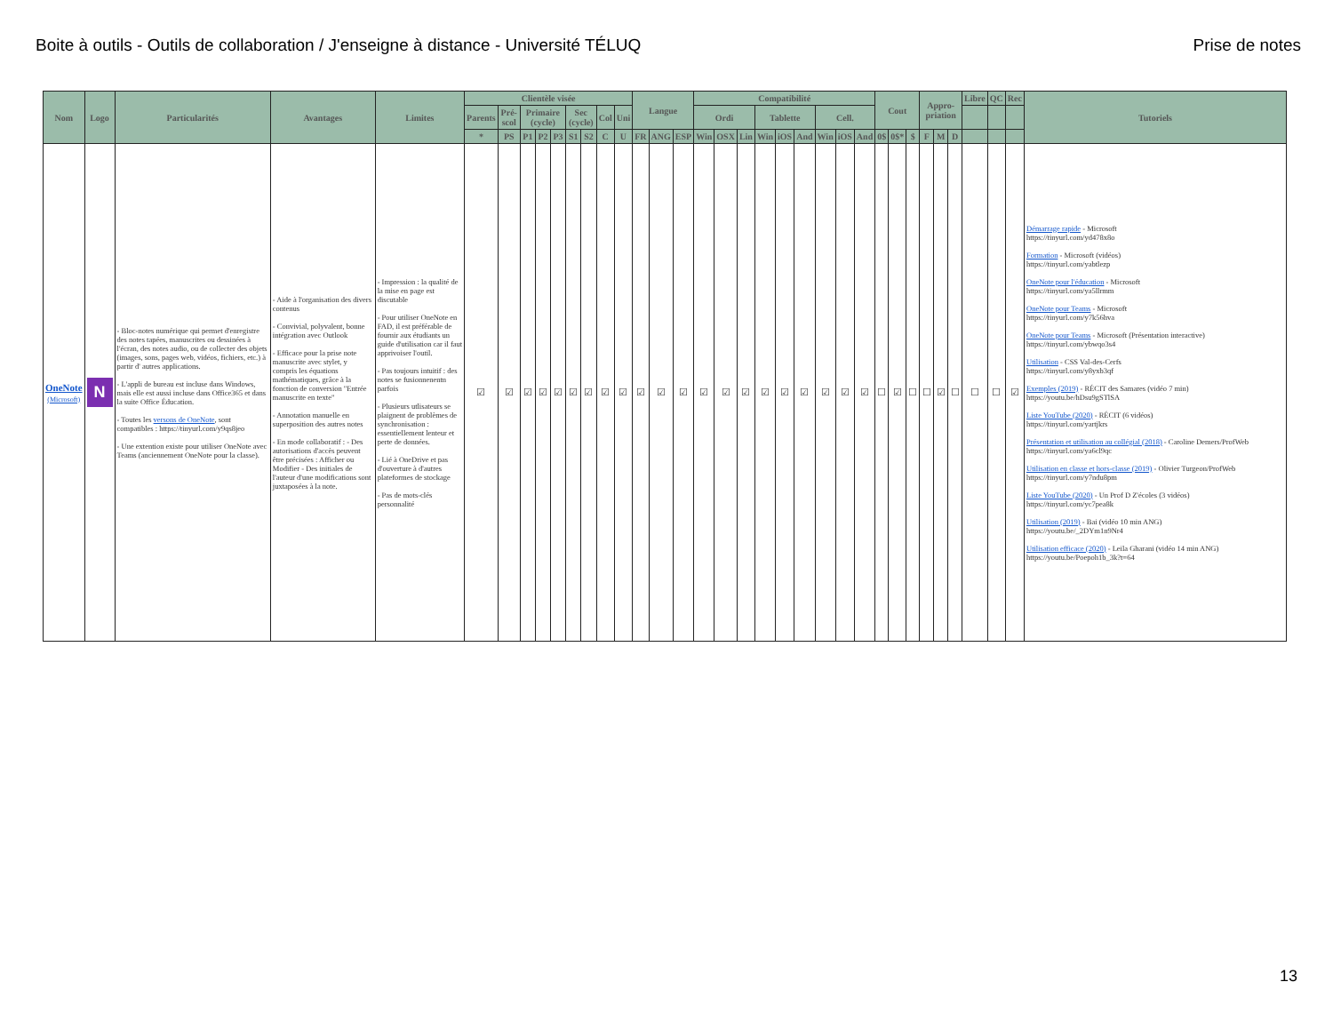Boite à outils - Outils de collaboration / J'enseigne à distance - Université TÉLUQ
Prise de notes
| Nom | Logo | Particularités | Avantages | Limites | Clientèle visée | | | | | | | | | Langue | | | Compatibilité | | | | | | | | | Cout | | | Appro-priation | | | Libre | QC | Rec | Tutoriels |
| --- | --- | --- | --- | --- | --- | --- | --- | --- | --- | --- | --- | --- | --- | --- | --- | --- | --- | --- | --- | --- | --- | --- | --- | --- | --- | --- | --- | --- | --- | --- | --- | --- | --- | --- | --- |
| | | | | | Parents | Pré-scol | Primaire (cycle) | | | Sec (cycle) | | Col | Uni | | | | Ordi | | | Tablette | | | Cell. | | | | | | | | | | | | |
| | | | | | * | PS | P1 | P2 | P3 | S1 | S2 | C | U | FR | ANG | ESP | Win | OSX | Lin | Win | iOS | And | Win | iOS | And | 0$ | 0$* | $ | F | M | D | | | | |
| OneNote (Microsoft) | N | - Bloc-notes numérique qui permet d'enregistre des notes tapées, manuscrites ou dessinées à l'écran, des notes audio, ou de collecter des objets (images, sons, pages web, vidéos, fichiers, etc.) à partir d' autres applications. - L'appli de bureau est incluse dans Windows, mais elle est aussi incluse dans Office365 et dans la suite Office Éducation. - Toutes les versons de OneNote , sont compatibles : https://tinyurl.com/y9qs8jeo - Une extention existe pour utiliser OneNote avec Teams (anciennement OneNote pour la classe). | - Aide à l'organisation des divers contenus - Convivial, polyvalent, bonne intégration avec Outlook - Efficace pour la prise note manuscrite avec stylet, y compris les équations mathématiques, grâce à la fonction de conversion "Entrée manuscrite en texte" - Annotation manuelle en superposition des autres notes - En mode collaboratif : - Des autorisations d'accès peuvent être précisées : Afficher ou Modifier - Des initiales de l'auteur d'une modifications sont juxtaposées à la note. | - Impression : la qualité de la mise en page est discutable - Pour utiliser OneNote en FAD, il est préférable de fournir aux étudiants un guide d'utilisation car il faut apprivoiser l'outil. - Pas toujours intuitif : des notes se fusionnenentn parfois - Plusieurs utlisateurs se plaignent de problèmes de synchronisation : essentiellement lenteur et perte de données. - Lié à OneDrive et pas d'ouverture à d'autres plateformes de stockage - Pas de mots-clés personnalité | ☑ | ☑ | ☑ | ☑ | ☑ | ☑ | ☑ | ☑ | ☑ | ☑ | ☑ | ☑ | ☑ | ☑ | ☑ | ☑ | ☑ | ☑ | ☑ | ☑ | ☑ | ☐ | ☑ | ☐ | ☐ | ☑ | ☐ | ☐ | ☐ | ☑ | Démarrage rapide - Microsoft https://tinyurl.com/yd478x8o Formation - Microsoft (vidéos) https://tinyurl.com/yabtlezp OneNote pour l'éducation - Microsoft https://tinyurl.com/ya5llrmm OneNote pour Teams - Microsoft https://tinyurl.com/y7k56hva OneNote pour Teams - Microsoft (Présentation interactive) https://tinyurl.com/ybwqo3s4 Utilisation - CSS Val-des-Cerfs https://tinyurl.com/y8yxb3qf Exemples (2019) - RÉCIT des Samares (vidéo 7 min) https://youtu.be/hDsu9gSTlSA Liste YouTube (2020) - RÉCIT (6 vidéos) https://tinyurl.com/yartjkrs Présentation et utilisation au collégial (2018) - Caroline Demers/ProfWeb https://tinyurl.com/ya6cl9qc Utilisation en classe et hors-classe (2019) - Olivier Turgeon/ProfWeb https://tinyurl.com/y7ndu8pm Liste YouTube (2020) - Un Prof D Z'écoles (3 vidéos) https://tinyurl.com/yc7pea8k Utilisation (2019) - Bai (vidéo 10 min ANG) https://youtu.be/_2DYm1n9Nr4 Utilisation efficace (2020) - Leila Gharani (vidéo 14 min ANG) https://youtu.be/Poepoh1b_3k?t=64 |
13